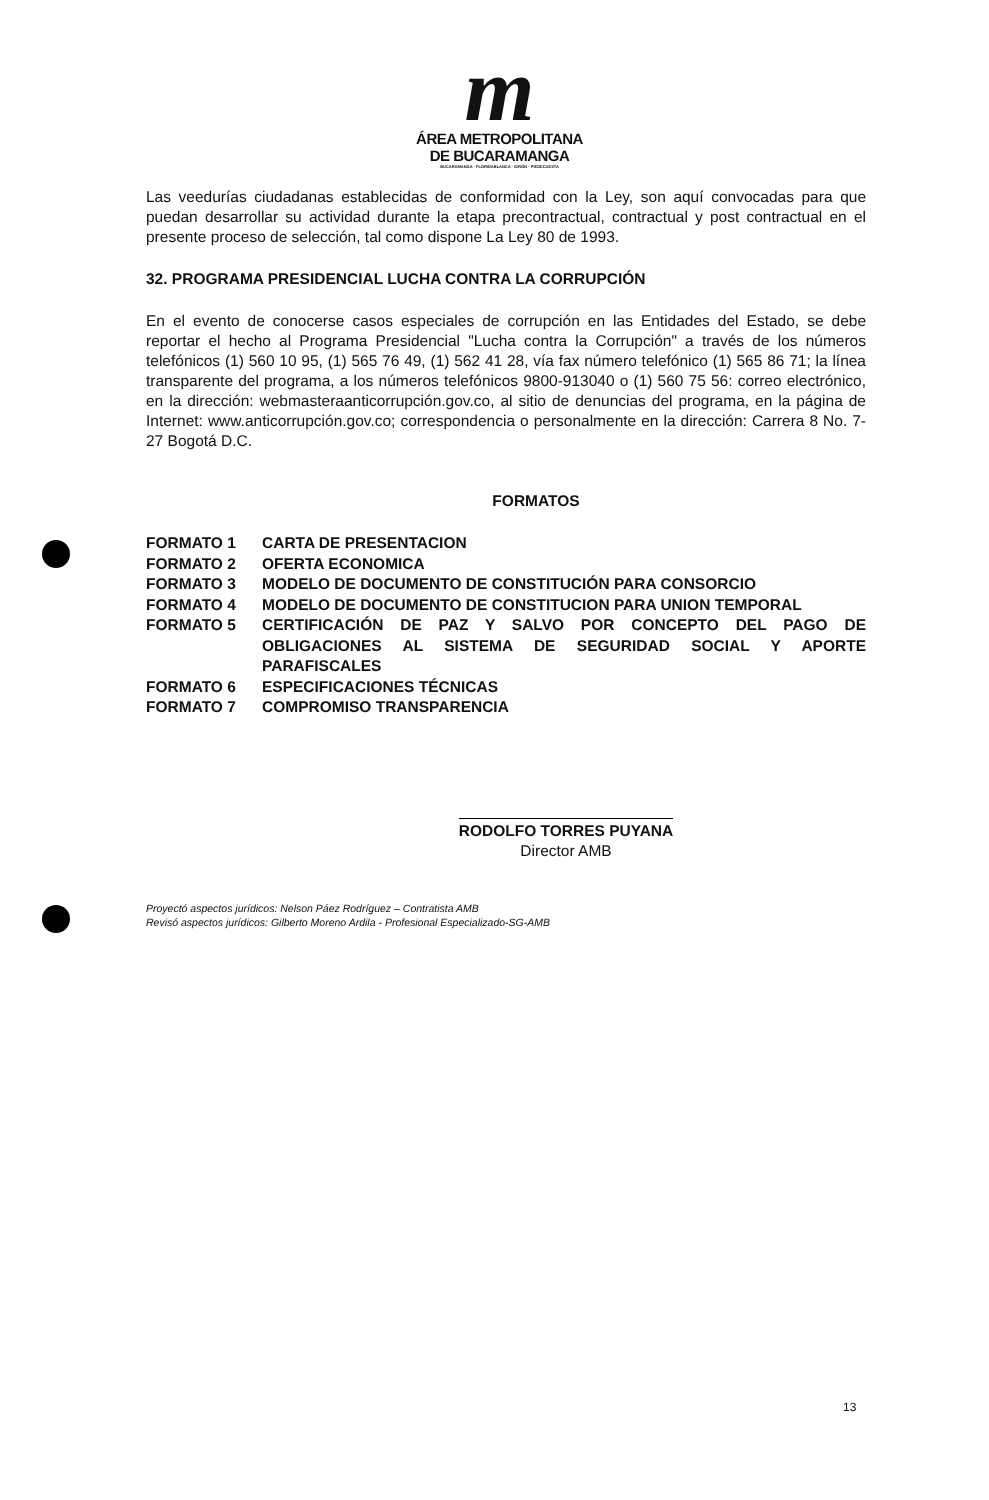m
ÁREA METROPOLITANA
DE BUCARAMANGA
BUCARAMANGA · FLORIDABLANCA · GIRÓN · PIEDECUESTA
Las veedurías ciudadanas establecidas de conformidad con la Ley, son aquí convocadas para que puedan desarrollar su actividad durante la etapa precontractual, contractual y post contractual en el presente proceso de selección, tal como dispone La Ley 80 de 1993.
32. PROGRAMA PRESIDENCIAL LUCHA CONTRA LA CORRUPCIÓN
En el evento de conocerse casos especiales de corrupción en las Entidades del Estado, se debe reportar el hecho al Programa Presidencial "Lucha contra la Corrupción" a través de los números telefónicos (1) 560 10 95, (1) 565 76 49, (1) 562 41 28, vía fax número telefónico (1) 565 86 71; la línea transparente del programa, a los números telefónicos 9800-913040 o (1) 560 75 56: correo electrónico, en la dirección: webmasteraanticorrupción.gov.co, al sitio de denuncias del programa, en la página de Internet: www.anticorrupción.gov.co; correspondencia o personalmente en la dirección: Carrera 8 No. 7-27 Bogotá D.C.
FORMATOS
| FORMATO 1 | CARTA DE PRESENTACION |
| FORMATO 2 | OFERTA ECONOMICA |
| FORMATO 3 | MODELO DE DOCUMENTO DE CONSTITUCIÓN PARA CONSORCIO |
| FORMATO 4 | MODELO DE DOCUMENTO DE CONSTITUCION PARA UNION TEMPORAL |
| FORMATO 5 | CERTIFICACIÓN DE PAZ Y SALVO POR CONCEPTO DEL PAGO DE OBLIGACIONES AL SISTEMA DE SEGURIDAD SOCIAL Y APORTE PARAFISCALES |
| FORMATO 6 | ESPECIFICACIONES TÉCNICAS |
| FORMATO 7 | COMPROMISO TRANSPARENCIA |
RODOLFO TORRES PUYANA
Director AMB
Proyectó aspectos jurídicos: Nelson Páez Rodríguez – Contratista AMB
Revisó aspectos jurídicos: Gilberto Moreno Ardila - Profesional Especializado-SG-AMB
13